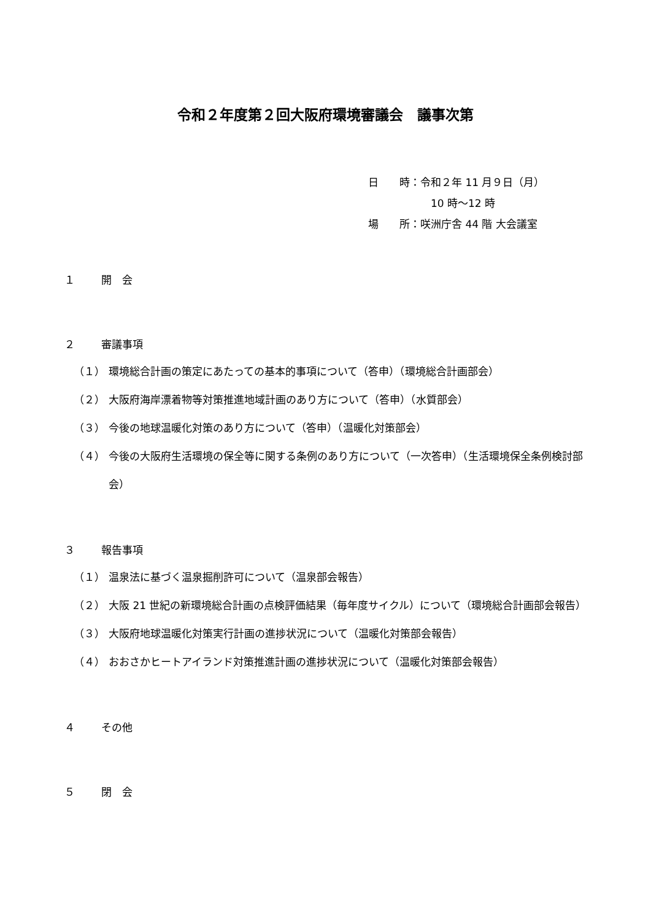令和２年度第２回大阪府環境審議会　議事次第
日　　時：令和２年 11 月９日（月）
　　　　　　10 時～12 時
場　　所：咲洲庁舎 44 階 大会議室
１ 開　会
２ 審議事項
（１） 環境総合計画の策定にあたっての基本的事項について（答申）（環境総合計画部会）
（２） 大阪府海岸漂着物等対策推進地域計画のあり方について（答申）（水質部会）
（３） 今後の地球温暖化対策のあり方について（答申）（温暖化対策部会）
（４） 今後の大阪府生活環境の保全等に関する条例のあり方について（一次答申）（生活環境保全条例検討部会）
３ 報告事項
（１） 温泉法に基づく温泉掘削許可について（温泉部会報告）
（２） 大阪 21 世紀の新環境総合計画の点検評価結果（毎年度サイクル）について（環境総合計画部会報告）
（３） 大阪府地球温暖化対策実行計画の進捗状況について（温暖化対策部会報告）
（４） おおさかヒートアイランド対策推進計画の進捗状況について（温暖化対策部会報告）
４ その他
５ 閉　会